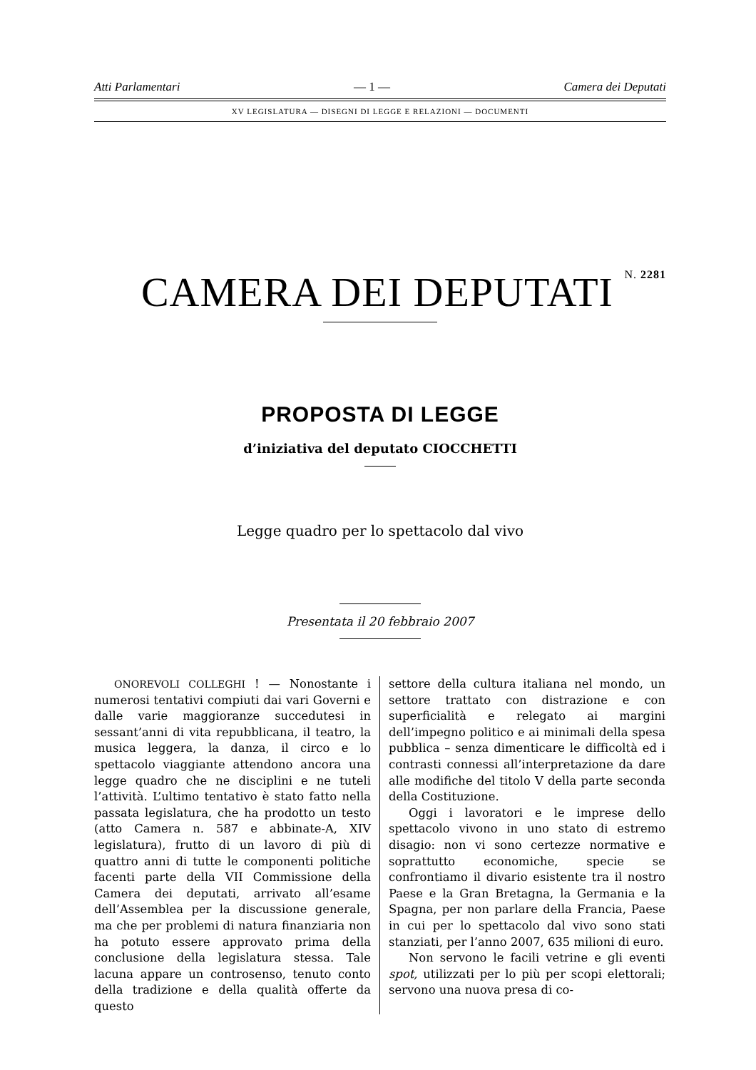Atti Parlamentari — 1 — Camera dei Deputati
XV LEGISLATURA — DISEGNI DI LEGGE E RELAZIONI — DOCUMENTI
CAMERA DEI DEPUTATI N. 2281
PROPOSTA DI LEGGE
d’iniziativa del deputato CIOCCHETTI
Legge quadro per lo spettacolo dal vivo
Presentata il 20 febbraio 2007
ONOREVOLI COLLEGHI ! — Nonostante i numerosi tentativi compiuti dai vari Governi e dalle varie maggioranze succedutesi in sessant’anni di vita repubblicana, il teatro, la musica leggera, la danza, il circo e lo spettacolo viaggiante attendono ancora una legge quadro che ne disciplini e ne tuteli l’attività. L’ultimo tentativo è stato fatto nella passata legislatura, che ha prodotto un testo (atto Camera n. 587 e abbinate-A, XIV legislatura), frutto di un lavoro di più di quattro anni di tutte le componenti politiche facenti parte della VII Commissione della Camera dei deputati, arrivato all’esame dell’Assemblea per la discussione generale, ma che per problemi di natura finanziaria non ha potuto essere approvato prima della conclusione della legislatura stessa. Tale lacuna appare un controsenso, tenuto conto della tradizione e della qualità offerte da questo
settore della cultura italiana nel mondo, un settore trattato con distrazione e con superficialità e relegato ai margini dell’impegno politico e ai minimali della spesa pubblica – senza dimenticare le difficoltà ed i contrasti connessi all’interpretazione da dare alle modifiche del titolo V della parte seconda della Costituzione.
Oggi i lavoratori e le imprese dello spettacolo vivono in uno stato di estremo disagio: non vi sono certezze normative e soprattutto economiche, specie se confrontiamo il divario esistente tra il nostro Paese e la Gran Bretagna, la Germania e la Spagna, per non parlare della Francia, Paese in cui per lo spettacolo dal vivo sono stati stanziati, per l’anno 2007, 635 milioni di euro.
Non servono le facili vetrine e gli eventi spot, utilizzati per lo più per scopi elettorali; servono una nuova presa di co-